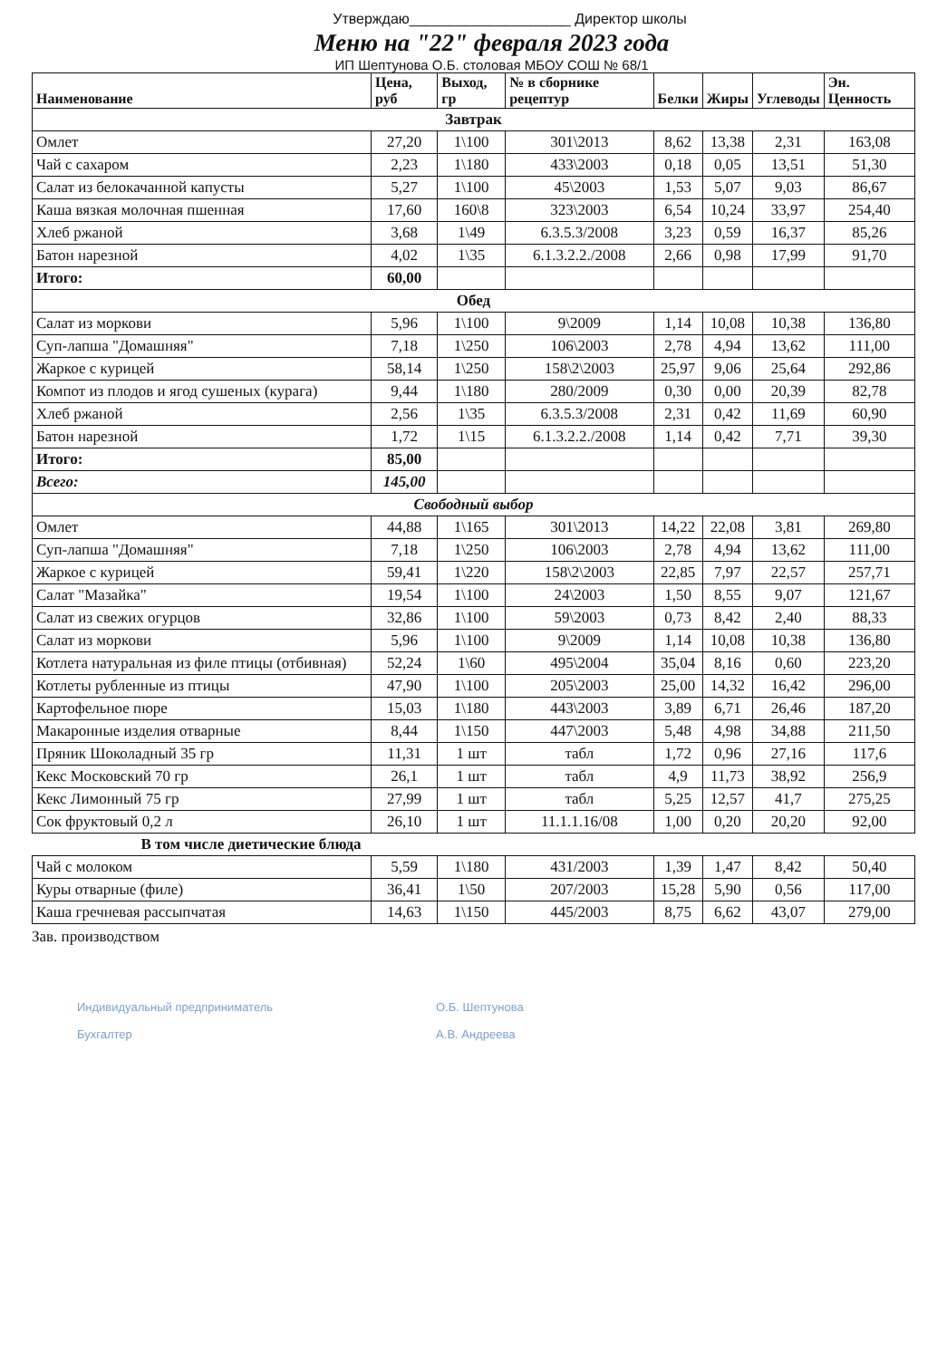Утверждаю____________________ Директор школы
Меню на "22" февраля 2023 года
ИП Шептунова О.Б. столовая МБОУ СОШ № 68/1
| Наименование | Цена, руб | Выход, гр | № в сборнике рецептур | Белки | Жиры | Углеводы | Эн. Ценность |
| --- | --- | --- | --- | --- | --- | --- | --- |
| Завтрак | | | | | | | |
| Омлет | 27,20 | 1\100 | 301\2013 | 8,62 | 13,38 | 2,31 | 163,08 |
| Чай с сахаром | 2,23 | 1\180 | 433\2003 | 0,18 | 0,05 | 13,51 | 51,30 |
| Салат из белокачанной капусты | 5,27 | 1\100 | 45\2003 | 1,53 | 5,07 | 9,03 | 86,67 |
| Каша вязкая молочная пшенная | 17,60 | 160\8 | 323\2003 | 6,54 | 10,24 | 33,97 | 254,40 |
| Хлеб ржаной | 3,68 | 1\49 | 6.3.5.3/2008 | 3,23 | 0,59 | 16,37 | 85,26 |
| Батон нарезной | 4,02 | 1\35 | 6.1.3.2.2./2008 | 2,66 | 0,98 | 17,99 | 91,70 |
| Итого: | 60,00 | | | | | | |
| Обед | | | | | | | |
| Салат из моркови | 5,96 | 1\100 | 9\2009 | 1,14 | 10,08 | 10,38 | 136,80 |
| Суп-лапша "Домашняя" | 7,18 | 1\250 | 106\2003 | 2,78 | 4,94 | 13,62 | 111,00 |
| Жаркое с курицей | 58,14 | 1\250 | 158\2\2003 | 25,97 | 9,06 | 25,64 | 292,86 |
| Компот из плодов и ягод сушеных (курага) | 9,44 | 1\180 | 280/2009 | 0,30 | 0,00 | 20,39 | 82,78 |
| Хлеб ржаной | 2,56 | 1\35 | 6.3.5.3/2008 | 2,31 | 0,42 | 11,69 | 60,90 |
| Батон нарезной | 1,72 | 1\15 | 6.1.3.2.2./2008 | 1,14 | 0,42 | 7,71 | 39,30 |
| Итого: | 85,00 | | | | | | |
| Всего: | 145,00 | | | | | | |
| Свободный выбор | | | | | | | |
| Омлет | 44,88 | 1\165 | 301\2013 | 14,22 | 22,08 | 3,81 | 269,80 |
| Суп-лапша "Домашняя" | 7,18 | 1\250 | 106\2003 | 2,78 | 4,94 | 13,62 | 111,00 |
| Жаркое с курицей | 59,41 | 1\220 | 158\2\2003 | 22,85 | 7,97 | 22,57 | 257,71 |
| Салат "Мазайка" | 19,54 | 1\100 | 24\2003 | 1,50 | 8,55 | 9,07 | 121,67 |
| Салат из свежих огурцов | 32,86 | 1\100 | 59\2003 | 0,73 | 8,42 | 2,40 | 88,33 |
| Салат из моркови | 5,96 | 1\100 | 9\2009 | 1,14 | 10,08 | 10,38 | 136,80 |
| Котлета натуральная из филе птицы (отбивная) | 52,24 | 1\60 | 495\2004 | 35,04 | 8,16 | 0,60 | 223,20 |
| Котлеты рубленные из птицы | 47,90 | 1\100 | 205\2003 | 25,00 | 14,32 | 16,42 | 296,00 |
| Картофельное пюре | 15,03 | 1\180 | 443\2003 | 3,89 | 6,71 | 26,46 | 187,20 |
| Макаронные изделия отварные | 8,44 | 1\150 | 447\2003 | 5,48 | 4,98 | 34,88 | 211,50 |
| Пряник Шоколадный 35 гр | 11,31 | 1 шт | табл | 1,72 | 0,96 | 27,16 | 117,6 |
| Кекс Московский 70 гр | 26,1 | 1 шт | табл | 4,9 | 11,73 | 38,92 | 256,9 |
| Кекс Лимонный 75 гр | 27,99 | 1 шт | табл | 5,25 | 12,57 | 41,7 | 275,25 |
| Сок фруктовый 0,2 л | 26,10 | 1 шт | 11.1.1.16/08 | 1,00 | 0,20 | 20,20 | 92,00 |
| В том числе диетические блюда | | | | | | | |
| Чай с молоком | 5,59 | 1\180 | 431/2003 | 1,39 | 1,47 | 8,42 | 50,40 |
| Куры отварные (филе) | 36,41 | 1\50 | 207/2003 | 15,28 | 5,90 | 0,56 | 117,00 |
| Каша гречневая рассыпчатая | 14,63 | 1\150 | 445/2003 | 8,75 | 6,62 | 43,07 | 279,00 |
Зав. производством
Индивидуальный предприниматель
Бухгалтер
О.Б. Шептунова
А.В. Андреева